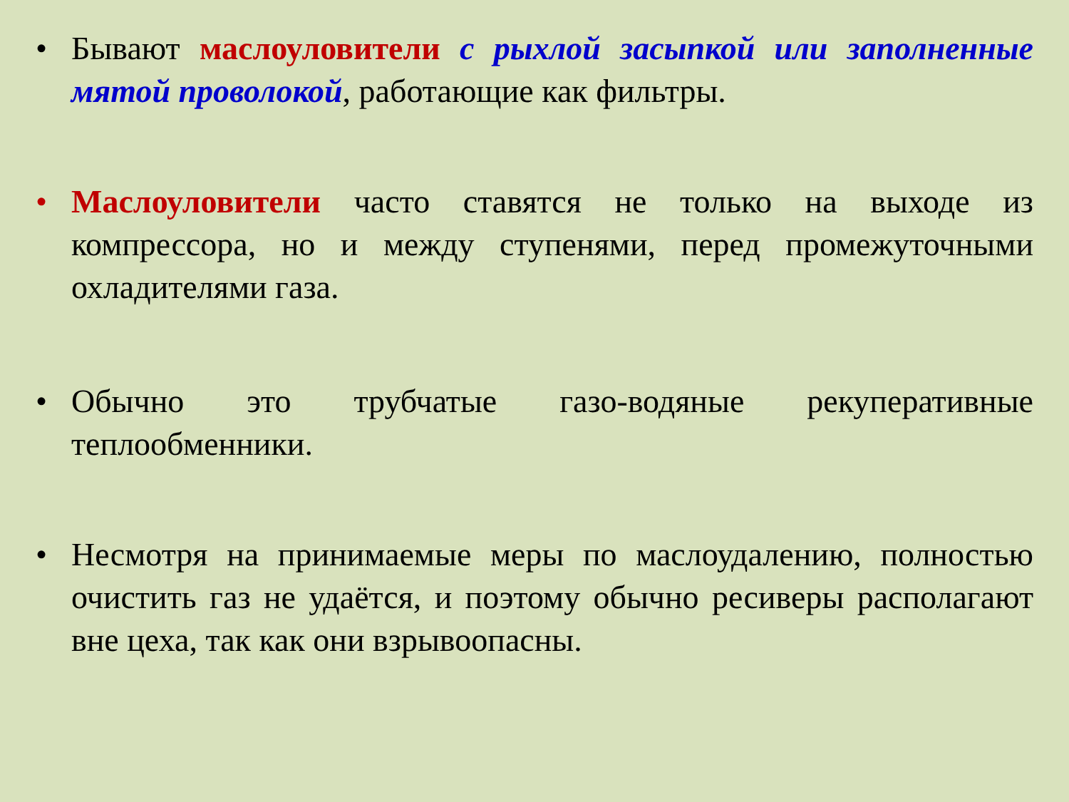• Бывают маслоуловители с рыхлой засыпкой или заполненные мятой проволокой, работающие как фильтры.
• Маслоуловители часто ставятся не только на выходе из компрессора, но и между ступенями, перед промежуточными охладителями газа.
• Обычно это трубчатые газо-водяные рекуперативные теплообменники.
• Несмотря на принимаемые меры по маслоудалению, полностью очистить газ не удаётся, и поэтому обычно ресиверы располагают вне цеха, так как они взрывоопасны.